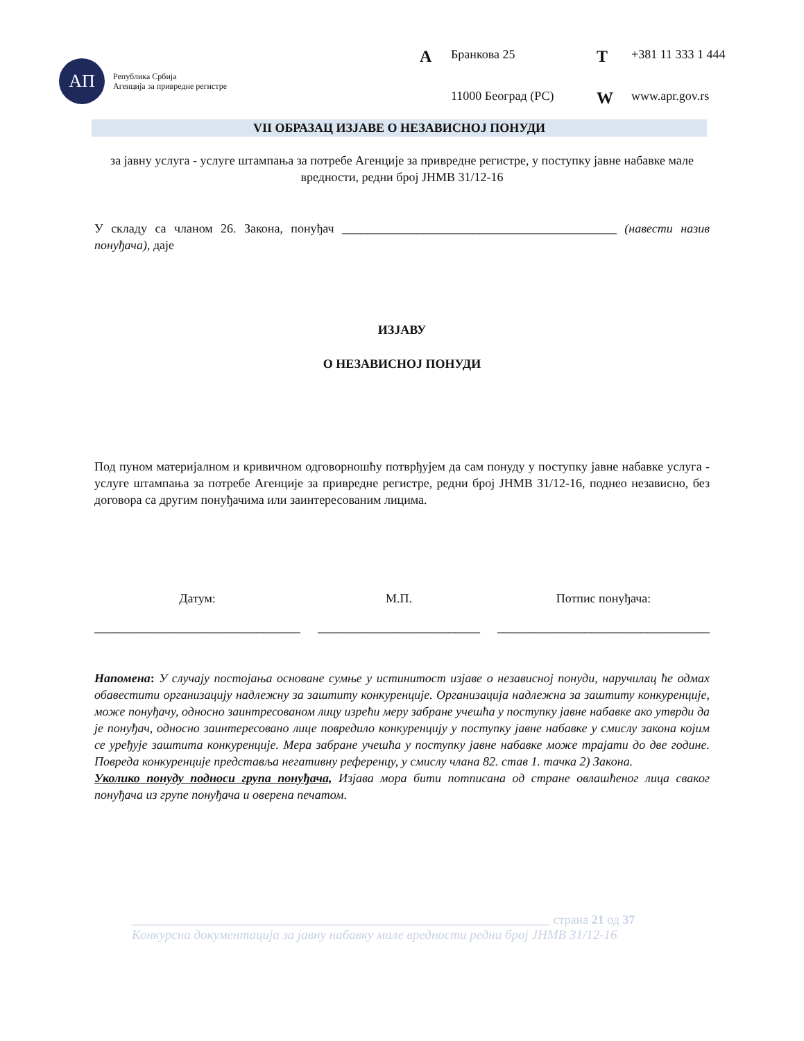АП
Република Србија
Агенција за привредне регистре
A Бранкова 25 T +381 11 333 1 444 11000 Београд (РС) W www.apr.gov.rs
VII ОБРАЗАЦ ИЗЈАВЕ О НЕЗАВИСНОЈ ПОНУДИ
за јавну услуга - услуге штампања за потребе Агенције за привредне регистре, у поступку јавне набавке мале вредности, редни број ЈНМВ 31/12-16
У складу са чланом 26. Закона, понуђач ____________________________________________ (навести назив понуђача), даје
ИЗЈАВУ
О НЕЗАВИСНОЈ ПОНУДИ
Под пуном материјалном и кривичном одговорношћу потврђујем да сам понуду у поступку јавне набавке услуга - услуге штампања за потребе Агенције за привредне регистре, редни број ЈНМВ 31/12-16, поднео независно, без договора са другим понуђачима или заинтересованим лицима.
Датум:
_________________________________
М.П.
__________________________
Потпис понуђача:
__________________________________
Напомена: У случају постојања основане сумње у истинитост изјаве о независној понуди, наручилац ће одмах обавестити организацију надлежну за заштиту конкуренције. Организација надлежна за заштиту конкуренције, може понуђачу, односно заинтресованом лицу изрећи меру забране учешћа у поступку јавне набавке ако утврди да је понуђач, односно заинтересовано лице повредило конкуренцију у поступку јавне набавке у смислу закона којим се уређује заштита конкуренције. Мера забране учешћа у поступку јавне набавке може трајати до две године. Повреда конкуренције представља негативну референцу, у смислу члана 82. став 1. тачка 2) Закона.
Уколико понуду подноси група понуђача, Изјава мора бити потписана од стране овлашћеног лица сваког понуђача из групе понуђача и оверена печатом.
___________________________________________________________________ страна 21 од 37
Конкурсна документација за јавну набавку мале вредности редни број ЈНМВ 31/12-16